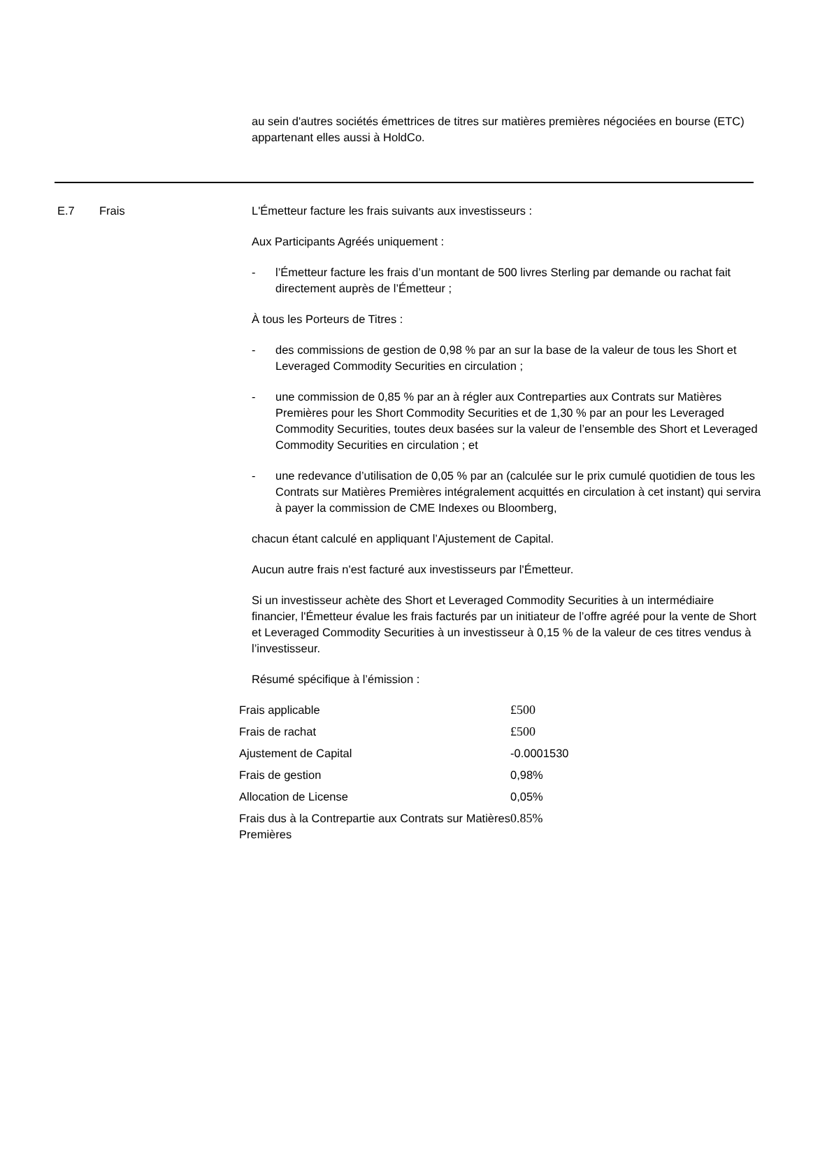au sein d'autres sociétés émettrices de titres sur matières premières négociées en bourse (ETC) appartenant elles aussi à HoldCo.
E.7 Frais L'Émetteur facture les frais suivants aux investisseurs :
Aux Participants Agréés uniquement :
- l’Émetteur facture les frais d’un montant de 500 livres Sterling par demande ou rachat fait directement auprès de l’Émetteur ;
À tous les Porteurs de Titres :
- des commissions de gestion de 0,98 % par an sur la base de la valeur de tous les Short et Leveraged Commodity Securities en circulation ;
- une commission de 0,85 % par an à régler aux Contreparties aux Contrats sur Matières Premières pour les Short Commodity Securities et de 1,30 % par an pour les Leveraged Commodity Securities, toutes deux basées sur la valeur de l’ensemble des Short et Leveraged Commodity Securities en circulation ; et
- une redevance d’utilisation de 0,05 % par an (calculée sur le prix cumulé quotidien de tous les Contrats sur Matières Premières intégralement acquittés en circulation à cet instant) qui servira à payer la commission de CME Indexes ou Bloomberg,
chacun étant calculé en appliquant l’Ajustement de Capital.
Aucun autre frais n'est facturé aux investisseurs par l'Émetteur.
Si un investisseur achète des Short et Leveraged Commodity Securities à un intermédiaire financier, l'Émetteur évalue les frais facturés par un initiateur de l’offre agréé pour la vente de Short et Leveraged Commodity Securities à un investisseur à 0,15 % de la valeur de ces titres vendus à l’investisseur.
Résumé spécifique à l’émission :
| Frais applicable | £500 |
| Frais de rachat | £500 |
| Ajustement de Capital | -0.0001530 |
| Frais de gestion | 0,98% |
| Allocation de License | 0,05% |
| Frais dus à la Contrepartie aux Contrats sur Matières Premières | 0.85% |